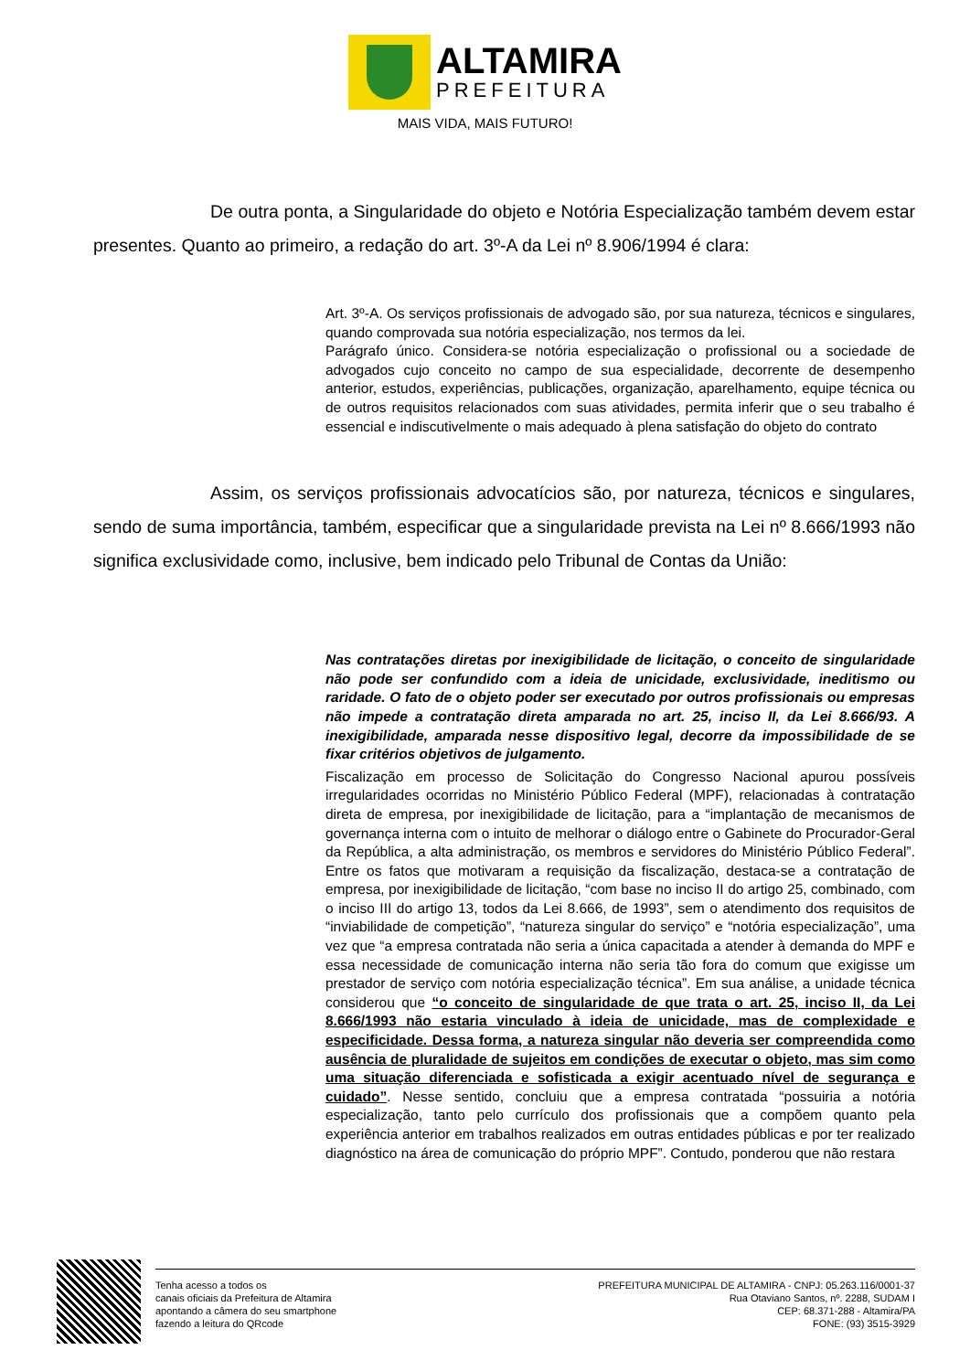ALTAMIRA
PREFEITURA
MAIS VIDA, MAIS FUTURO!
De outra ponta, a Singularidade do objeto e Notória Especialização também devem estar presentes. Quanto ao primeiro, a redação do art. 3º-A da Lei nº 8.906/1994 é clara:
Art. 3º-A. Os serviços profissionais de advogado são, por sua natureza, técnicos e singulares, quando comprovada sua notória especialização, nos termos da lei.
Parágrafo único. Considera-se notória especialização o profissional ou a sociedade de advogados cujo conceito no campo de sua especialidade, decorrente de desempenho anterior, estudos, experiências, publicações, organização, aparelhamento, equipe técnica ou de outros requisitos relacionados com suas atividades, permita inferir que o seu trabalho é essencial e indiscutivelmente o mais adequado à plena satisfação do objeto do contrato
Assim, os serviços profissionais advocatícios são, por natureza, técnicos e singulares, sendo de suma importância, também, especificar que a singularidade prevista na Lei nº 8.666/1993 não significa exclusividade como, inclusive, bem indicado pelo Tribunal de Contas da União:
Nas contratações diretas por inexigibilidade de licitação, o conceito de singularidade não pode ser confundido com a ideia de unicidade, exclusividade, ineditismo ou raridade. O fato de o objeto poder ser executado por outros profissionais ou empresas não impede a contratação direta amparada no art. 25, inciso II, da Lei 8.666/93. A inexigibilidade, amparada nesse dispositivo legal, decorre da impossibilidade de se fixar critérios objetivos de julgamento.
Fiscalização em processo de Solicitação do Congresso Nacional apurou possíveis irregularidades ocorridas no Ministério Público Federal (MPF), relacionadas à contratação direta de empresa, por inexigibilidade de licitação, para a “implantação de mecanismos de governança interna com o intuito de melhorar o diálogo entre o Gabinete do Procurador-Geral da República, a alta administração, os membros e servidores do Ministério Público Federal”. Entre os fatos que motivaram a requisição da fiscalização, destaca-se a contratação de empresa, por inexigibilidade de licitação, “com base no inciso II do artigo 25, combinado, com o inciso III do artigo 13, todos da Lei 8.666, de 1993”, sem o atendimento dos requisitos de “inviabilidade de competição”, “natureza singular do serviço” e “notória especialização”, uma vez que “a empresa contratada não seria a única capacitada a atender à demanda do MPF e essa necessidade de comunicação interna não seria tão fora do comum que exigisse um prestador de serviço com notória especialização técnica”. Em sua análise, a unidade técnica considerou que “o conceito de singularidade de que trata o art. 25, inciso II, da Lei 8.666/1993 não estaria vinculado à ideia de unicidade, mas de complexidade e especificidade. Dessa forma, a natureza singular não deveria ser compreendida como ausência de pluralidade de sujeitos em condições de executar o objeto, mas sim como uma situação diferenciada e sofisticada a exigir acentuado nível de segurança e cuidado”. Nesse sentido, concluiu que a empresa contratada “possuiria a notória especialização, tanto pelo currículo dos profissionais que a compõem quanto pela experiência anterior em trabalhos realizados em outras entidades públicas e por ter realizado diagnóstico na área de comunicação do próprio MPF”. Contudo, ponderou que não restara
Tenha acesso a todos os
canais oficiais da Prefeitura de Altamira
apontando a câmera do seu smartphone
fazendo a leitura do QRcode
PREFEITURA MUNICIPAL DE ALTAMIRA - CNPJ: 05.263.116/0001-37
Rua Otaviano Santos, nº. 2288, SUDAM I
CEP: 68.371-288 - Altamira/PA
FONE: (93) 3515-3929